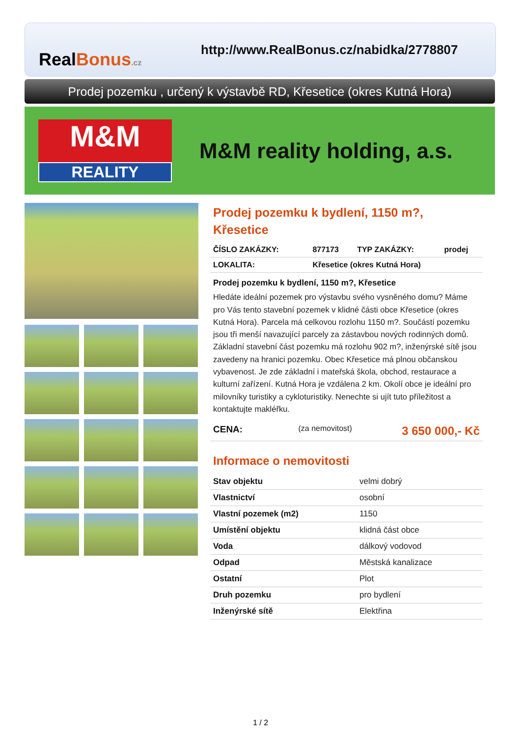RealBonus.cz
http://www.RealBonus.cz/nabidka/2778807
Prodej pozemku , určený k výstavbě RD, Křesetice (okres Kutná Hora)
M&M
REALITY
M&M reality holding, a.s.
Prodej pozemku k bydlení, 1150 m?, Křesetice
| ČÍSLO ZAKÁZKY: | 877173 | TYP ZAKÁZKY: | prodej |
| LOKALITA: | Křesetice (okres Kutná Hora) | | |
Prodej pozemku k bydlení, 1150 m?, Křesetice
Hledáte ideální pozemek pro výstavbu svého vysněného domu? Máme pro Vás tento stavební pozemek v klidné části obce Křesetice (okres Kutná Hora). Parcela má celkovou rozlohu 1150 m?. Součástí pozemku jsou tři menší navazující parcely za zástavbou nových rodinných domů. Základní stavební část pozemku má rozlohu 902 m?, inženýrské sítě jsou zavedeny na hranici pozemku. Obec Křesetice má plnou občanskou vybavenost. Je zde základní i mateřská škola, obchod, restaurace a kulturní zařízení. Kutná Hora je vzdálena 2 km. Okolí obce je ideální pro milovníky turistiky a cykloturistiky. Nenechte si ujít tuto příležitost a kontaktujte makléřku.
| CENA: | (za nemovitost) | 3 650 000,- Kč |
Informace o nemovitosti
| Stav objektu | velmi dobrý |
| Vlastnictví | osobní |
| Vlastní pozemek (m2) | 1150 |
| Umístění objektu | klidná část obce |
| Voda | dálkový vodovod |
| Odpad | Městská kanalizace |
| Ostatní | Plot |
| Druh pozemku | pro bydlení |
| Inženýrské sítě | Elektřina |
1 / 2